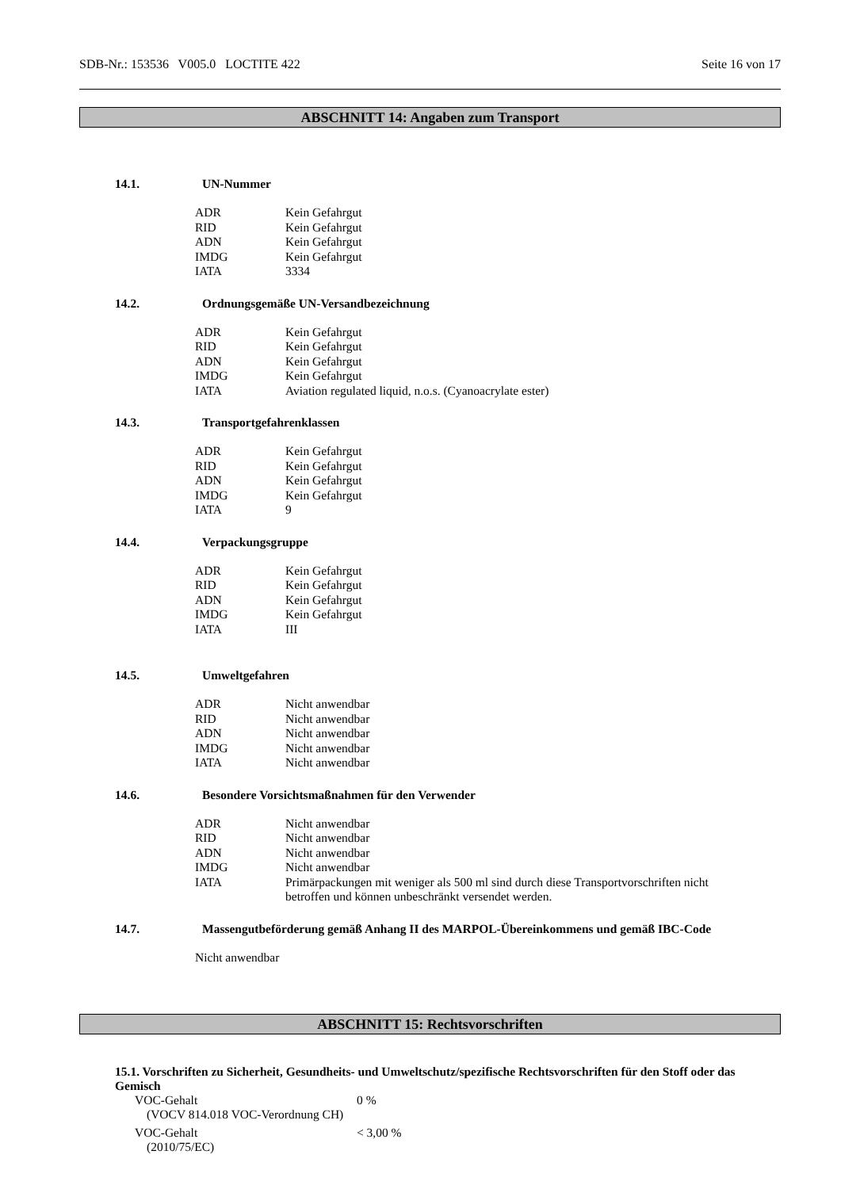SDB-Nr.: 153536 V005.0 LOCTITE 422 Seite 16 von 17
ABSCHNITT 14: Angaben zum Transport
14.1. UN-Nummer
| ADR | Kein Gefahrgut |
| RID | Kein Gefahrgut |
| ADN | Kein Gefahrgut |
| IMDG | Kein Gefahrgut |
| IATA | 3334 |
14.2. Ordnungsgemäße UN-Versandbezeichnung
| ADR | Kein Gefahrgut |
| RID | Kein Gefahrgut |
| ADN | Kein Gefahrgut |
| IMDG | Kein Gefahrgut |
| IATA | Aviation regulated liquid, n.o.s. (Cyanoacrylate ester) |
14.3. Transportgefahrenklassen
| ADR | Kein Gefahrgut |
| RID | Kein Gefahrgut |
| ADN | Kein Gefahrgut |
| IMDG | Kein Gefahrgut |
| IATA | 9 |
14.4. Verpackungsgruppe
| ADR | Kein Gefahrgut |
| RID | Kein Gefahrgut |
| ADN | Kein Gefahrgut |
| IMDG | Kein Gefahrgut |
| IATA | III |
14.5. Umweltgefahren
| ADR | Nicht anwendbar |
| RID | Nicht anwendbar |
| ADN | Nicht anwendbar |
| IMDG | Nicht anwendbar |
| IATA | Nicht anwendbar |
14.6. Besondere Vorsichtsmaßnahmen für den Verwender
| ADR | Nicht anwendbar |
| RID | Nicht anwendbar |
| ADN | Nicht anwendbar |
| IMDG | Nicht anwendbar |
| IATA | Primärpackungen mit weniger als 500 ml sind durch diese Transportvorschriften nicht betroffen und können unbeschränkt versendet werden. |
14.7. Massengutbeförderung gemäß Anhang II des MARPOL-Übereinkommens und gemäß IBC-Code
Nicht anwendbar
ABSCHNITT 15: Rechtsvorschriften
15.1. Vorschriften zu Sicherheit, Gesundheits- und Umweltschutz/spezifische Rechtsvorschriften für den Stoff oder das Gemisch
VOC-Gehalt
(VOCV 814.018 VOC-Verordnung CH)
0 %
VOC-Gehalt
(2010/75/EC)
< 3,00 %